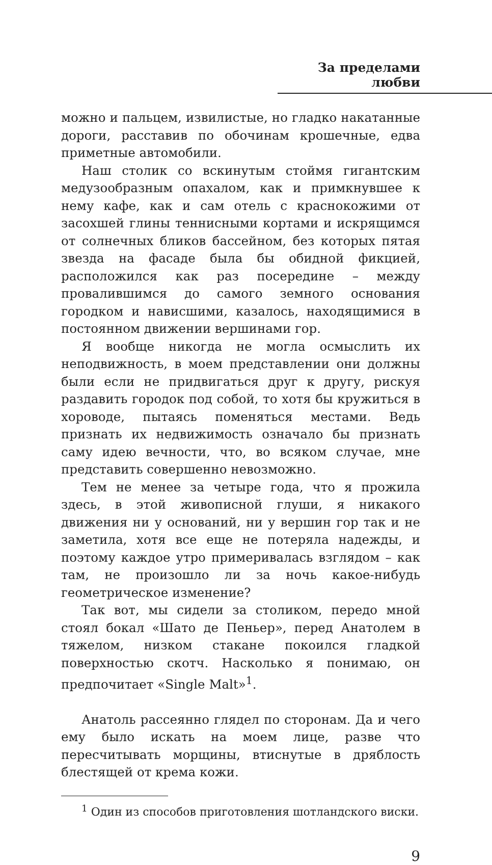За пределами любви
можно и пальцем, извилистые, но гладко накатанные дороги, расставив по обочинам крошечные, едва приметные автомобили.
Наш столик со вскинутым стоймя гигантским медузообразным опахалом, как и примкнувшее к нему кафе, как и сам отель с краснокожими от засохшей глины теннисными кортами и искрящимся от солнечных бликов бассейном, без которых пятая звезда на фасаде была бы обидной фикцией, расположился как раз посередине – между провалившимся до самого земного основания городком и нависшими, казалось, находящимися в постоянном движении вершинами гор.
Я вообще никогда не могла осмыслить их неподвижность, в моем представлении они должны были если не придвигаться друг к другу, рискуя раздавить городок под собой, то хотя бы кружиться в хороводе, пытаясь поменяться местами. Ведь признать их недвижимость означало бы признать саму идею вечности, что, во всяком случае, мне представить совершенно невозможно.
Тем не менее за четыре года, что я прожила здесь, в этой живописной глуши, я никакого движения ни у оснований, ни у вершин гор так и не заметила, хотя все еще не потеряла надежды, и поэтому каждое утро примеривалась взглядом – как там, не произошло ли за ночь какое-нибудь геометрическое изменение?
Так вот, мы сидели за столиком, передо мной стоял бокал «Шато де Пеньер», перед Анатолем в тяжелом, низком стакане покоился гладкой поверхностью скотч. Насколько я понимаю, он предпочитает «Single Malt»<sup>1</sup>.
Анатоль рассеянно глядел по сторонам. Да и чего ему было искать на моем лице, разве что пересчитывать морщины, втиснутые в дряблость блестящей от крема кожи.
<sup>1</sup> Один из способов приготовления шотландского виски.
9